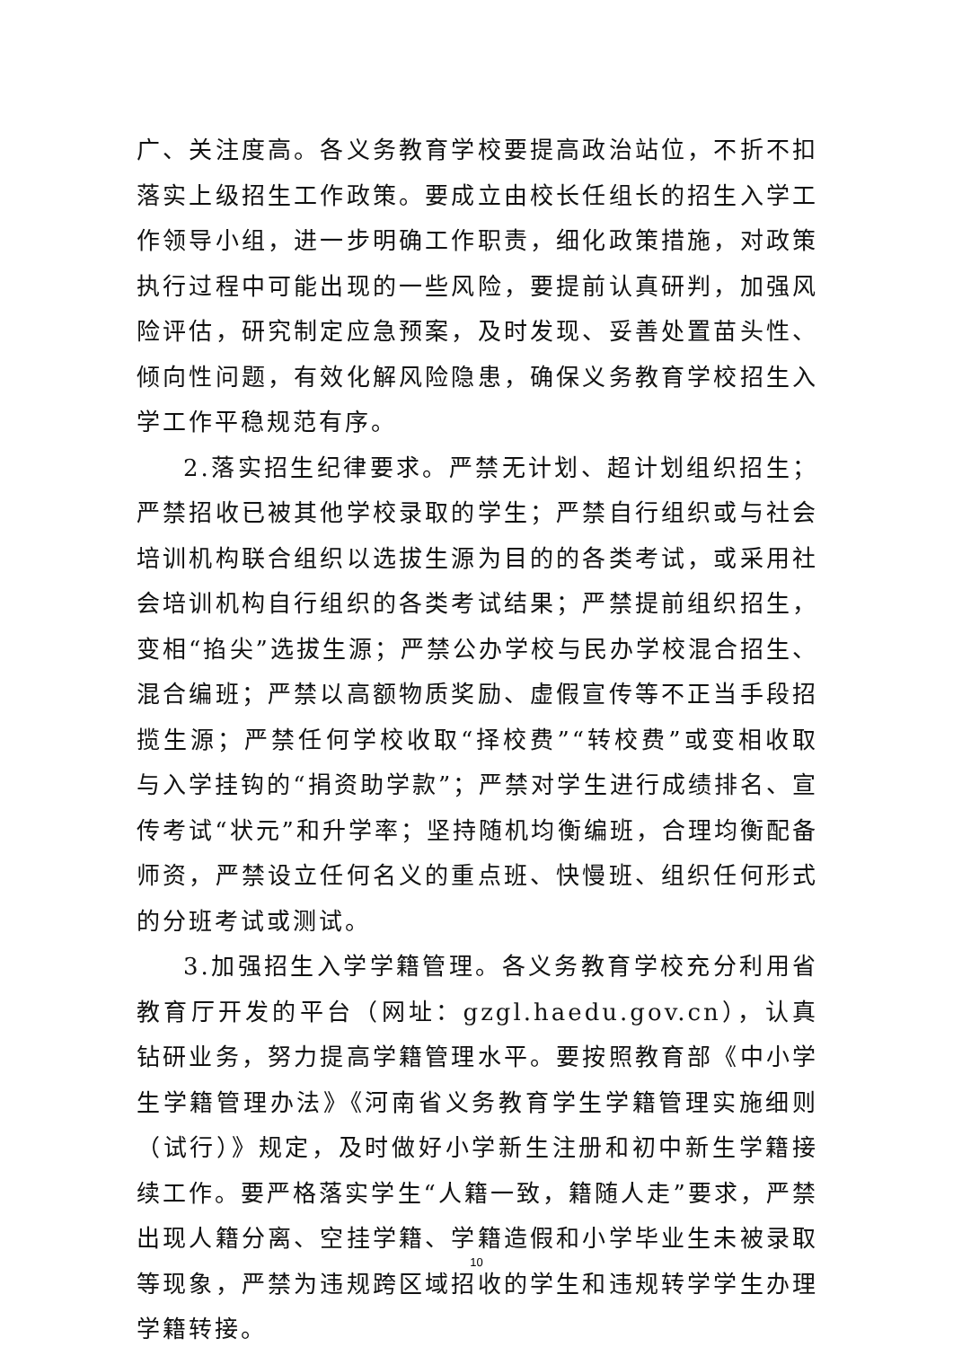广、关注度高。各义务教育学校要提高政治站位，不折不扣落实上级招生工作政策。要成立由校长任组长的招生入学工作领导小组，进一步明确工作职责，细化政策措施，对政策执行过程中可能出现的一些风险，要提前认真研判，加强风险评估，研究制定应急预案，及时发现、妥善处置苗头性、倾向性问题，有效化解风险隐患，确保义务教育学校招生入学工作平稳规范有序。
2.落实招生纪律要求。严禁无计划、超计划组织招生；严禁招收已被其他学校录取的学生；严禁自行组织或与社会培训机构联合组织以选拔生源为目的的各类考试，或采用社会培训机构自行组织的各类考试结果；严禁提前组织招生，变相“掐尖”选拔生源；严禁公办学校与民办学校混合招生、混合编班；严禁以高额物质奖励、虚假宣传等不正当手段招揽生源；严禁任何学校收取“择校费”“转校费”或变相收取与入学挂钩的“捐资助学款”；严禁对学生进行成绩排名、宣传考试“状元”和升学率；坚持随机均衡编班，合理均衡配备师资，严禁设立任何名义的重点班、快慢班、组织任何形式的分班考试或测试。
3.加强招生入学学籍管理。各义务教育学校充分利用省教育厅开发的平台（网址：gzgl.haedu.gov.cn），认真钻研业务，努力提高学籍管理水平。要按照教育部《中小学生学籍管理办法》《河南省义务教育学生学籍管理实施细则（试行）》规定，及时做好小学新生注册和初中新生学籍接续工作。要严格落实学生“人籍一致，籍随人走”要求，严禁出现人籍分离、空挂学籍、学籍造假和小学毕业生未被录取等现象，严禁为违规跨区域招收的学生和违规转学学生办理学籍转接。
10